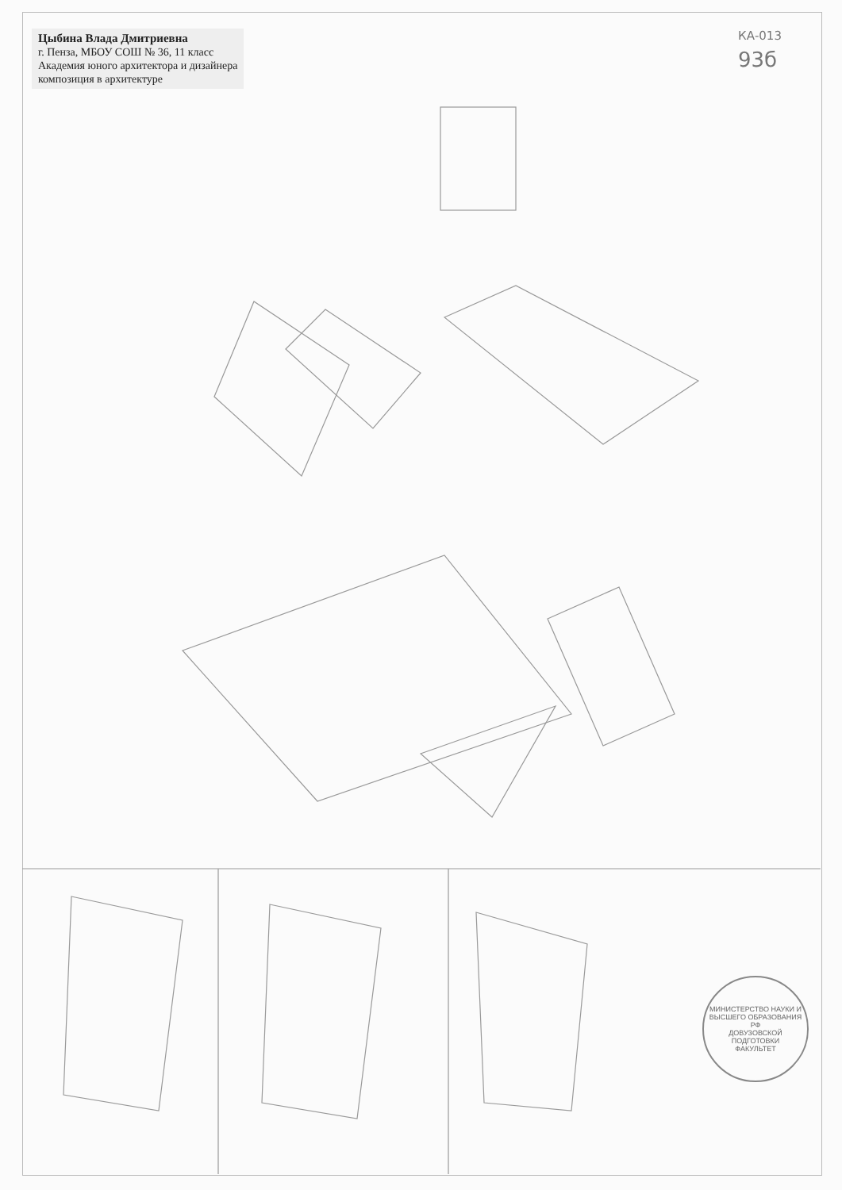Цыбина Влада Дмитриевна
г. Пенза, МБОУ СОШ № 36, 11 класс
Академия юного архитектора и дизайнера
композиция в архитектуре
КА-013
93б
МИНИСТЕРСТВО НАУКИ И ВЫСШЕГО ОБРАЗОВАНИЯ РФ
ДОВУЗОВСКОЙ ПОДГОТОВКИ
ФАКУЛЬТЕТ